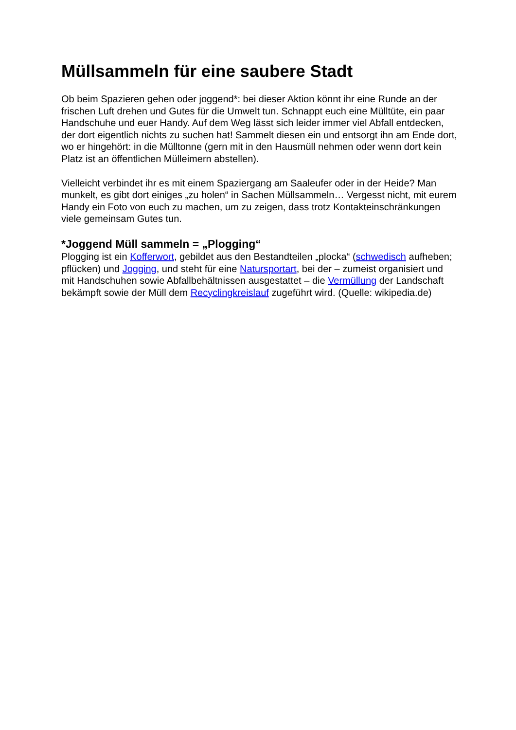Müllsammeln für eine saubere Stadt
Ob beim Spazieren gehen oder joggend*: bei dieser Aktion könnt ihr eine Runde an der frischen Luft drehen und Gutes für die Umwelt tun. Schnappt euch eine Mülltüte, ein paar Handschuhe und euer Handy. Auf dem Weg lässt sich leider immer viel Abfall entdecken, der dort eigentlich nichts zu suchen hat! Sammelt diesen ein und entsorgt ihn am Ende dort, wo er hingehört: in die Mülltonne (gern mit in den Hausmüll nehmen oder wenn dort kein Platz ist an öffentlichen Mülleimern abstellen).
Vielleicht verbindet ihr es mit einem Spaziergang am Saaleufer oder in der Heide? Man munkelt, es gibt dort einiges „zu holen“ in Sachen Müllsammeln… Vergesst nicht, mit eurem Handy ein Foto von euch zu machen, um zu zeigen, dass trotz Kontakteinschränkungen viele gemeinsam Gutes tun.
*Joggend Müll sammeln = „Plogging“
Plogging ist ein Kofferwort, gebildet aus den Bestandteilen „plocka“ (schwedisch aufheben; pflücken) und Jogging, und steht für eine Natursportart, bei der – zumeist organisiert und mit Handschuhen sowie Abfallbehältnissen ausgestattet – die Vermüllung der Landschaft bekämpft sowie der Müll dem Recyclingkreislauf zugeführt wird. (Quelle: wikipedia.de)